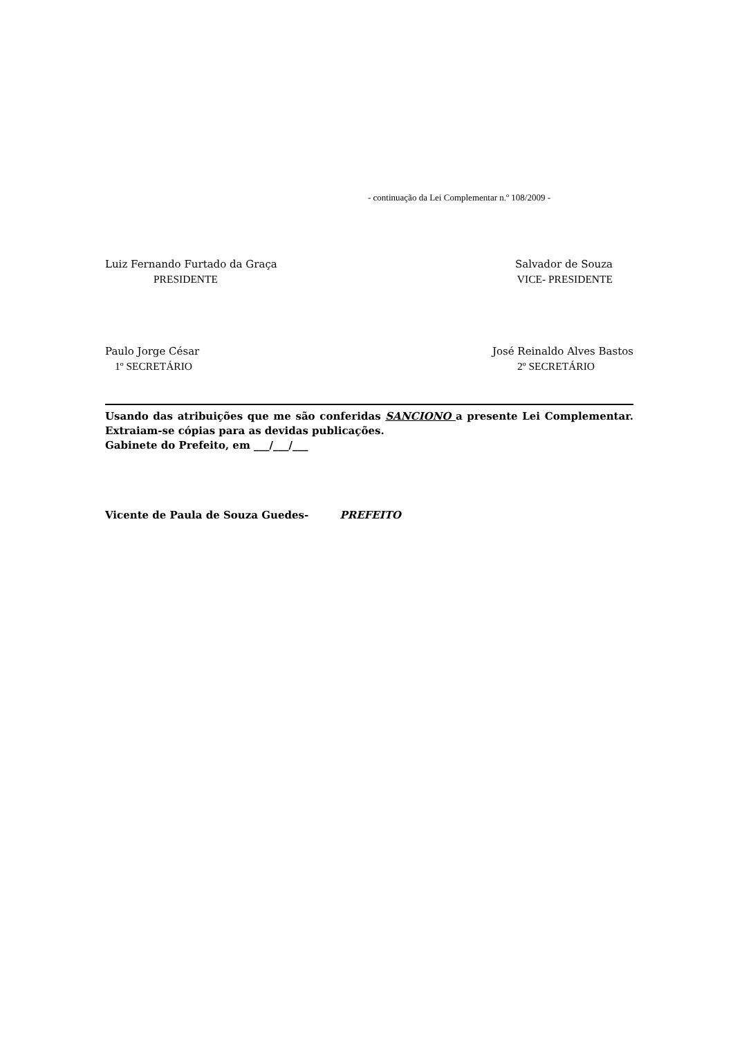- continuação da Lei Complementar n.º 108/2009 -
Luiz Fernando Furtado da Graça
PRESIDENTE
Salvador de Souza
VICE- PRESIDENTE
Paulo Jorge César
1º SECRETÁRIO
José Reinaldo Alves Bastos
2º SECRETÁRIO
Usando das atribuições que me são conferidas SANCIONO a presente Lei Complementar. Extraiam-se cópias para as devidas publicações.
Gabinete do Prefeito, em ___/___/___
Vicente de Paula de Souza Guedes- PREFEITO